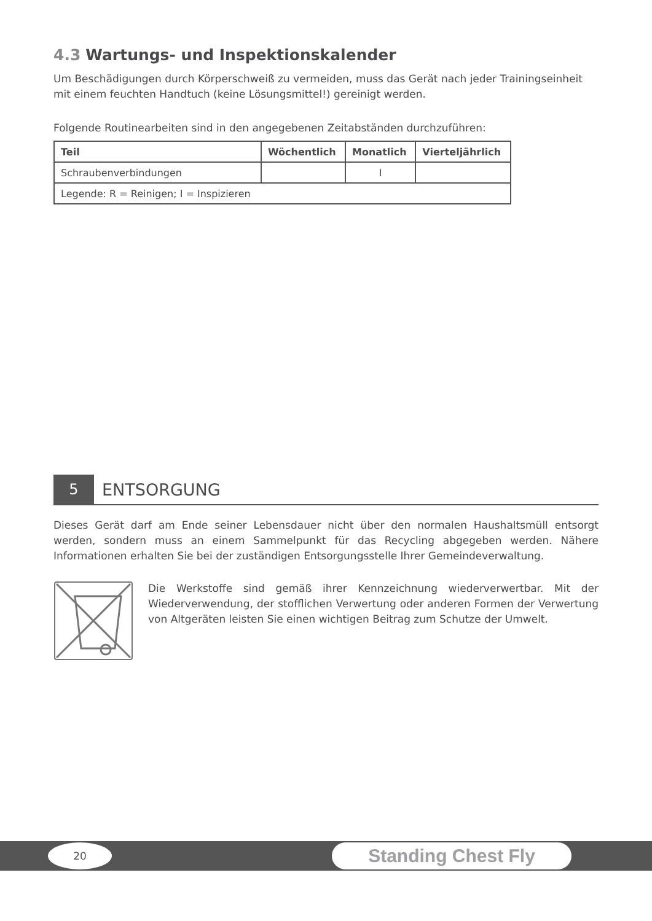4.3 Wartungs- und Inspektionskalender
Um Beschädigungen durch Körperschweiß zu vermeiden, muss das Gerät nach jeder Trainingseinheit mit einem feuchten Handtuch (keine Lösungsmittel!) gereinigt werden.
Folgende Routinearbeiten sind in den angegebenen Zeitabständen durchzuführen:
| Teil | Wöchentlich | Monatlich | Vierteljährlich |
| --- | --- | --- | --- |
| Schraubenverbindungen | | I | |
| Legende: R = Reinigen; I = Inspizieren | | | |
5
ENTSORGUNG
Dieses Gerät darf am Ende seiner Lebensdauer nicht über den normalen Haushaltsmüll entsorgt werden, sondern muss an einem Sammelpunkt für das Recycling abgegeben werden. Nähere Informationen erhalten Sie bei der zuständigen Entsorgungsstelle Ihrer Gemeindeverwaltung.
Die Werkstoffe sind gemäß ihrer Kennzeichnung wiederverwertbar. Mit der Wiederverwendung, der stofflichen Verwertung oder anderen Formen der Verwertung von Altgeräten leisten Sie einen wichtigen Beitrag zum Schutze der Umwelt.
20 Standing Chest Fly